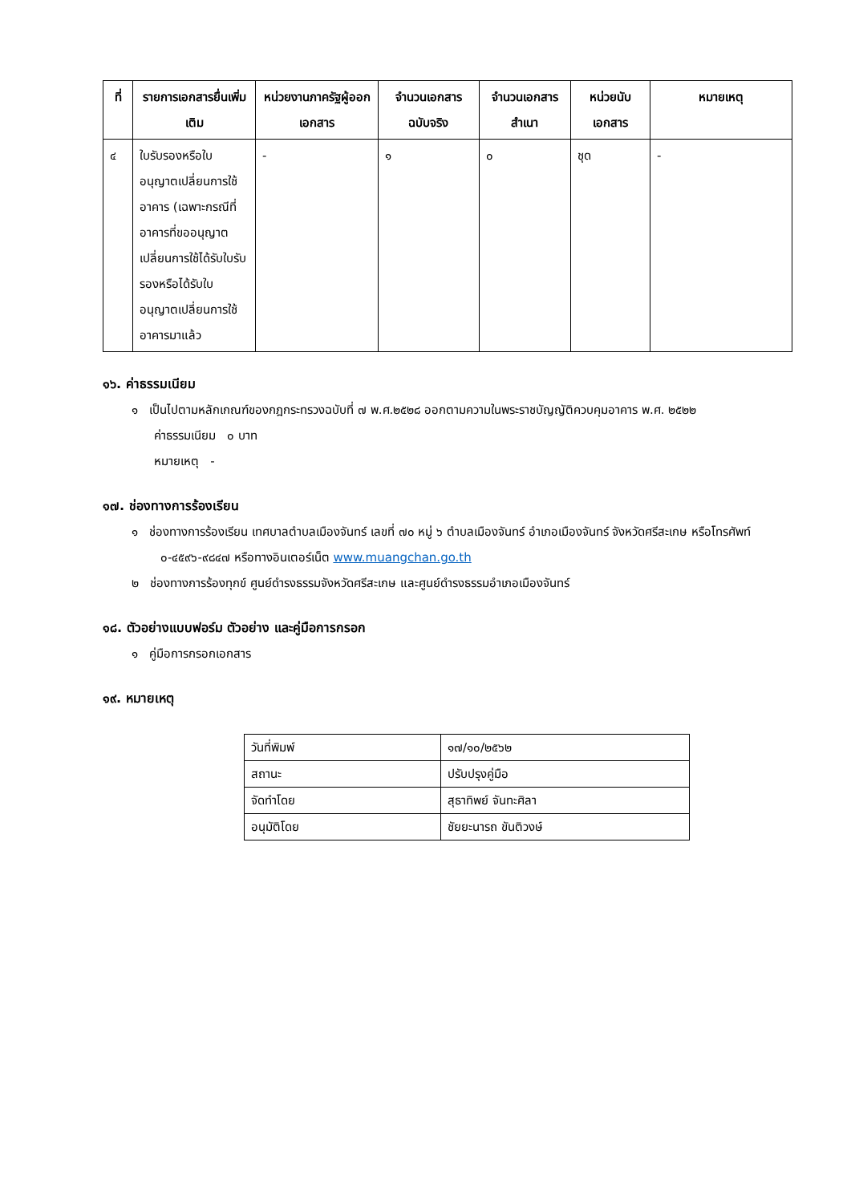| ที่ | รายการเอกสารยื่นเพิ่มเติม | หน่วยงานภาครัฐผู้ออกเอกสาร | จำนวนเอกสารฉบับจริง | จำนวนเอกสารสำเนา | หน่วยนับเอกสาร | หมายเหตุ |
| --- | --- | --- | --- | --- | --- | --- |
| ๔ | ใบรับรองหรือใบอนุญาตเปลี่ยนการใช้อาคาร (เฉพาะกรณีที่อาคารที่ขออนุญาตเปลี่ยนการใช้ได้รับใบรับรองหรือได้รับใบอนุญาตเปลี่ยนการใช้อาคารมาแล้ว | - | ๑ | ๐ | ชุด | - |
๑๖. ค่าธรรมเนียม
๑ เป็นไปตามหลักเกณฑ์ของกฎกระทรวงฉบับที่ ๗ พ.ศ.๒๕๒๘ ออกตามความในพระราชบัญญัติควบคุมอาคาร พ.ศ. ๒๕๒๒
ค่าธรรมเนียม ๐ บาท
หมายเหตุ -
๑๗. ช่องทางการร้องเรียน
๑ ช่องทางการร้องเรียน เทศบาลตำบลเมืองจันทร์ เลขที่ ๗๐ หมู่ ๖ ตำบลเมืองจันทร์ อำเภอเมืองจันทร์ จังหวัดศรีสะเกษ หรือโทรศัพท์ ๐-๔๕๙๖-๙๘๔๗ หรือทางอินเตอร์เน็ต www.muangchan.go.th
๒ ช่องทางการร้องทุกข์ ศูนย์ดำรงธรรมจังหวัดศรีสะเกษ และศูนย์ดำรงธรรมอำเภอเมืองจันทร์
๑๘. ตัวอย่างแบบฟอร์ม ตัวอย่าง และคู่มือการกรอก
๑ คู่มือการกรอกเอกสาร
๑๙. หมายเหตุ
| วันที่พิมพ์ | ๑๗/๑๐/๒๕๖๒ |
| สถานะ | ปรับปรุงคู่มือ |
| จัดทำโดย | สุธาทิพย์ จันทะศิลา |
| อนุมัติโดย | ชัยยะนารถ ขันติวงษ์ |